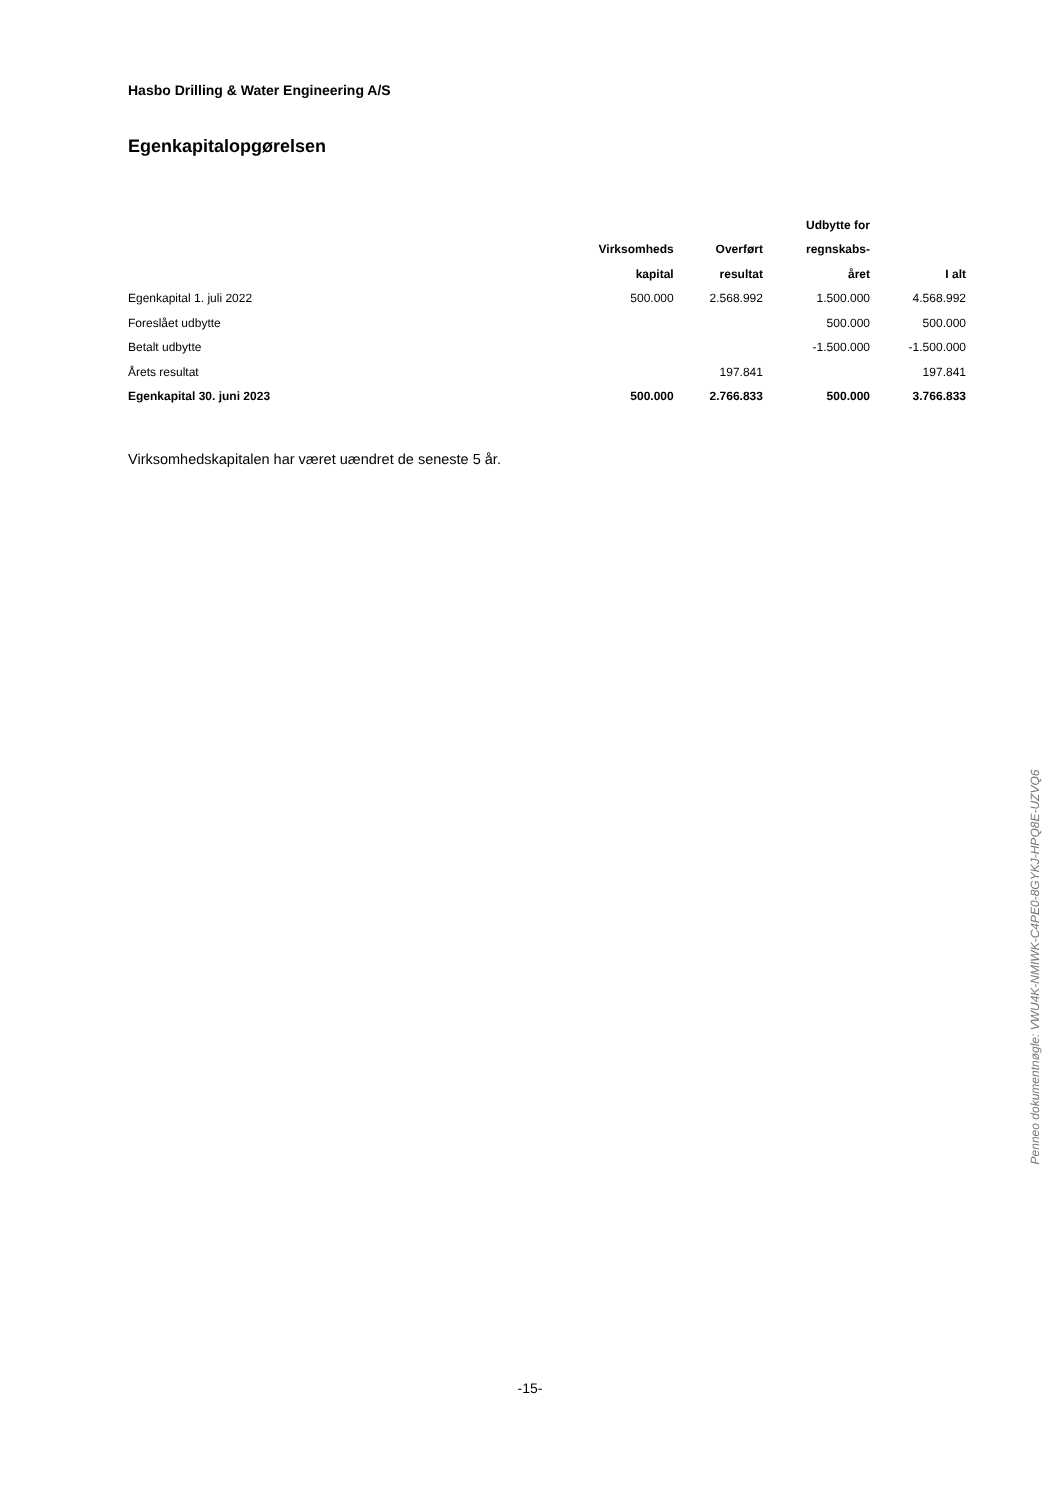Hasbo Drilling & Water Engineering A/S
Egenkapitalopgørelsen
| | | | Udbytte for | |
| --- | --- | --- | --- | --- |
| | Virksomheds | Overført | regnskabs- | |
| | kapital | resultat | året | I alt |
| Egenkapital 1. juli 2022 | 500.000 | 2.568.992 | 1.500.000 | 4.568.992 |
| Foreslået udbytte | | | 500.000 | 500.000 |
| Betalt udbytte | | | -1.500.000 | -1.500.000 |
| Årets resultat | | 197.841 | | 197.841 |
| Egenkapital 30. juni 2023 | 500.000 | 2.766.833 | 500.000 | 3.766.833 |
Virksomhedskapitalen har været uændret de seneste 5 år.
-15-
Penneo dokumentnøgle: VWU4K-NMIWK-C4PE0-8GYKJ-HPQ8E-UZVQ6